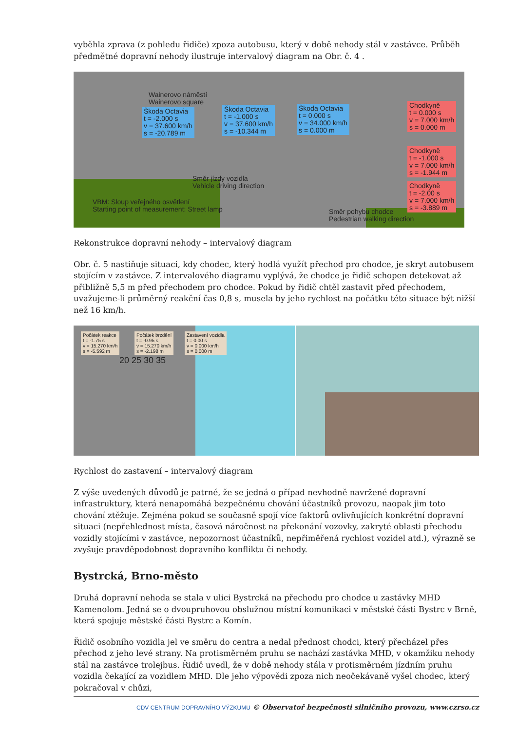vyběhla zprava (z pohledu řidiče) zpoza autobusu, který v době nehody stál v zastávce. Průběh předmětné dopravní nehody ilustruje intervalový diagram na Obr. č. 4 .
Wainerovo náměstí
Wainerovo square
Škoda Octavia
t = -2.000 s
v = 37.600 km/h
s = -20.789 m
Škoda Octavia
t = -1.000 s
v = 37.600 km/h
s = -10.344 m
Škoda Octavia
t = 0.000 s
v = 34.000 km/h
s = 0.000 m
Chodkyně
t = 0.000 s
v = 7.000 km/h
s = 0.000 m
Chodkyně
t = -1.000 s
v = 7.000 km/h
s = -1.944 m
Chodkyně
t = -2.00 s
v = 7.000 km/h
s = -3.889 m
Směr jízdy vozidla
Vehicle driving direction
VBM: Sloup veřejného osvětlení
Starting point of measurement: Street lamp
Směr pohybu chodce
Pedestrian walking direction
Rekonstrukce dopravní nehody – intervalový diagram
Obr. č. 5 nastiňuje situaci, kdy chodec, který hodlá využít přechod pro chodce, je skryt autobusem stojícím v zastávce. Z intervalového diagramu vyplývá, že chodce je řidič schopen detekovat až přibližně 5,5 m před přechodem pro chodce. Pokud by řidič chtěl zastavit před přechodem, uvažujeme-li průměrný reakční čas 0,8 s, musela by jeho rychlost na počátku této situace být nižší než 16 km/h.
Počátek reakce
t = -1.75 s
v = 15.270 km/h
s = -5.592 m
Počátek brzdění
t = -0.95 s
v = 15.270 km/h
s = -2.198 m
Zastavení vozidla
t = 0.00 s
v = 0.000 km/h
s = 0.000 m
20 25 30 35
Rychlost do zastavení – intervalový diagram
Z výše uvedených důvodů je patrné, že se jedná o případ nevhodně navržené dopravní infrastruktury, která nenapomáhá bezpečnému chování účastníků provozu, naopak jim toto chování ztěžuje. Zejména pokud se současně spojí více faktorů ovlivňujících konkrétní dopravní situaci (nepřehlednost místa, časová náročnost na překonání vozovky, zakryté oblasti přechodu vozidly stojícími v zastávce, nepozornost účastníků, nepřiměřená rychlost vozidel atd.), výrazně se zvyšuje pravděpodobnost dopravního konfliktu či nehody.
Bystrcká, Brno-město
Druhá dopravní nehoda se stala v ulici Bystrcká na přechodu pro chodce u zastávky MHD Kamenolom. Jedná se o dvoupruhovou obslužnou místní komunikaci v městské části Bystrc v Brně, která spojuje městské části Bystrc a Komín.
Řidič osobního vozidla jel ve směru do centra a nedal přednost chodci, který přecházel přes přechod z jeho levé strany. Na protisměrném pruhu se nachází zastávka MHD, v okamžiku nehody stál na zastávce trolejbus. Řidič uvedl, že v době nehody stála v protisměrném jízdním pruhu vozidla čekající za vozidlem MHD. Dle jeho výpovědi zpoza nich neočekávaně vyšel chodec, který pokračoval v chůzi,
CDV CENTRUM DOPRAVNÍHO VÝZKUMU © Observatoř bezpečnosti silničního provozu, www.czrso.cz